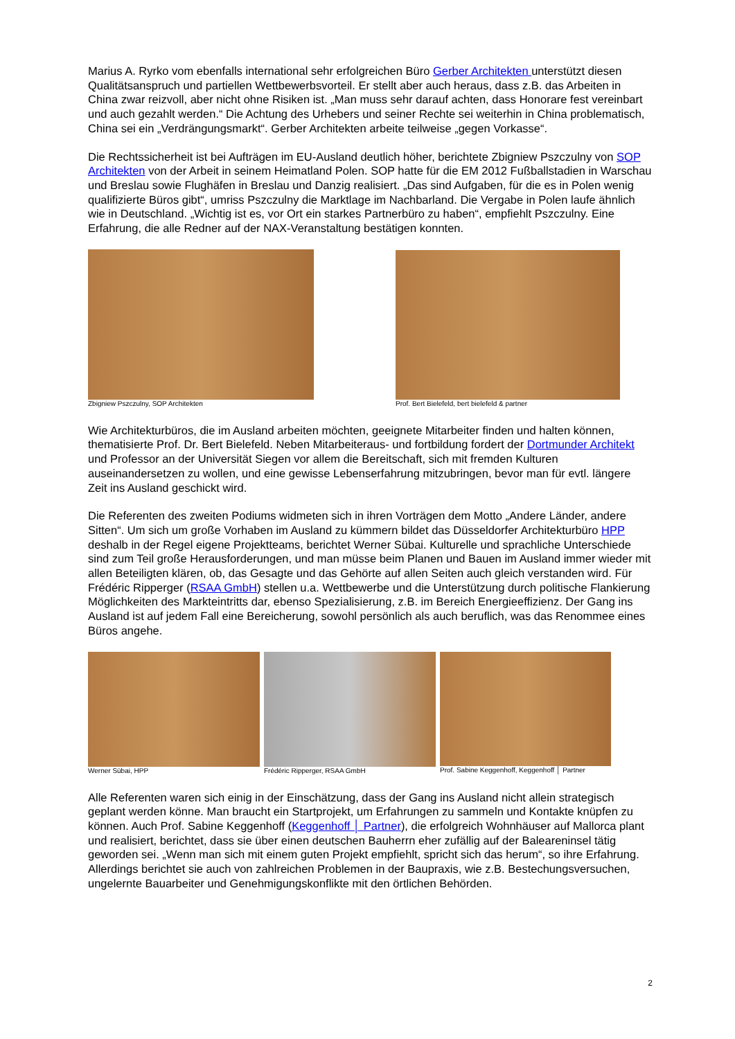Marius A. Ryrko vom ebenfalls international sehr erfolgreichen Büro Gerber Architekten unterstützt diesen Qualitätsanspruch und partiellen Wettbewerbsvorteil. Er stellt aber auch heraus, dass z.B. das Arbeiten in China zwar reizvoll, aber nicht ohne Risiken ist. „Man muss sehr darauf achten, dass Honorare fest vereinbart und auch gezahlt werden.“ Die Achtung des Urhebers und seiner Rechte sei weiterhin in China problematisch, China sei ein „Verdrängungsmarkt“. Gerber Architekten arbeite teilweise „gegen Vorkasse“.
Die Rechtssicherheit ist bei Aufträgen im EU-Ausland deutlich höher, berichtete Zbigniew Pszczulny von SOP Architekten von der Arbeit in seinem Heimatland Polen. SOP hatte für die EM 2012 Fußballstadien in Warschau und Breslau sowie Flughäfen in Breslau und Danzig realisiert. „Das sind Aufgaben, für die es in Polen wenig qualifizierte Büros gibt“, umriss Pszczulny die Marktlage im Nachbarland. Die Vergabe in Polen laufe ähnlich wie in Deutschland. „Wichtig ist es, vor Ort ein starkes Partnerbüro zu haben“, empfiehlt Pszczulny. Eine Erfahrung, die alle Redner auf der NAX-Veranstaltung bestätigen konnten.
Zbigniew Pszczulny, SOP Architekten Prof. Bert Bielefeld, bert bielefeld & partner
Wie Architekturbüros, die im Ausland arbeiten möchten, geeignete Mitarbeiter finden und halten können, thematisierte Prof. Dr. Bert Bielefeld. Neben Mitarbeiteraus- und fortbildung fordert der Dortmunder Architekt und Professor an der Universität Siegen vor allem die Bereitschaft, sich mit fremden Kulturen auseinandersetzen zu wollen, und eine gewisse Lebenserfahrung mitzubringen, bevor man für evtl. längere Zeit ins Ausland geschickt wird.
Die Referenten des zweiten Podiums widmeten sich in ihren Vorträgen dem Motto „Andere Länder, andere Sitten“. Um sich um große Vorhaben im Ausland zu kümmern bildet das Düsseldorfer Architekturbüro HPP deshalb in der Regel eigene Projektteams, berichtet Werner Sübai. Kulturelle und sprachliche Unterschiede sind zum Teil große Herausforderungen, und man müsse beim Planen und Bauen im Ausland immer wieder mit allen Beteiligten klären, ob, das Gesagte und das Gehörte auf allen Seiten auch gleich verstanden wird. Für Frédéric Ripperger (RSAA GmbH) stellen u.a. Wettbewerbe und die Unterstützung durch politische Flankierung Möglichkeiten des Markteintritts dar, ebenso Spezialisierung, z.B. im Bereich Energieeffizienz. Der Gang ins Ausland ist auf jedem Fall eine Bereicherung, sowohl persönlich als auch beruflich, was das Renommee eines Büros angehe.
Werner Sübai, HPP Frédéric Ripperger, RSAA GmbH Prof. Sabine Keggenhoff, Keggenhoff │ Partner
Alle Referenten waren sich einig in der Einschätzung, dass der Gang ins Ausland nicht allein strategisch geplant werden könne. Man braucht ein Startprojekt, um Erfahrungen zu sammeln und Kontakte knüpfen zu können. Auch Prof. Sabine Keggenhoff (Keggenhoff │ Partner), die erfolgreich Wohnhäuser auf Mallorca plant und realisiert, berichtet, dass sie über einen deutschen Bauherrn eher zufällig auf der Baleareninsel tätig geworden sei. „Wenn man sich mit einem guten Projekt empfiehlt, spricht sich das herum“, so ihre Erfahrung. Allerdings berichtet sie auch von zahlreichen Problemen in der Baupraxis, wie z.B. Bestechungsversuchen, ungelernte Bauarbeiter und Genehmigungskonflikte mit den örtlichen Behörden.
2